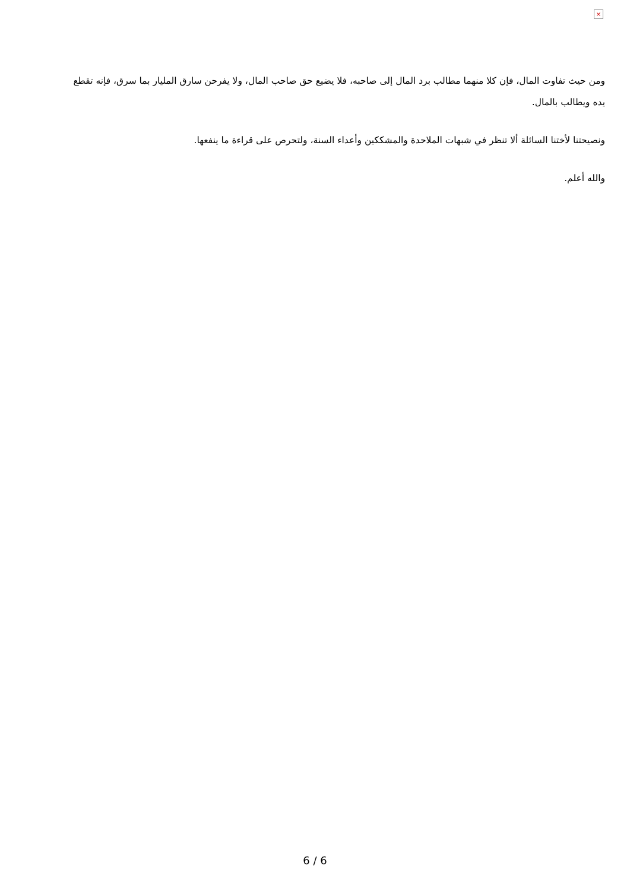×
ومن حيث تفاوت المال، فإن كلا منهما مطالب برد المال إلى صاحبه، فلا يضيع حق صاحب المال، ولا يفرحن سارق المليار بما سرق، فإنه تقطع يده ويطالب بالمال.
ونصيحتنا لأختنا السائلة ألا تنظر في شبهات الملاحدة والمشككين وأعداء السنة، ولتحرص على قراءة ما ينفعها.
والله أعلم.
6 / 6